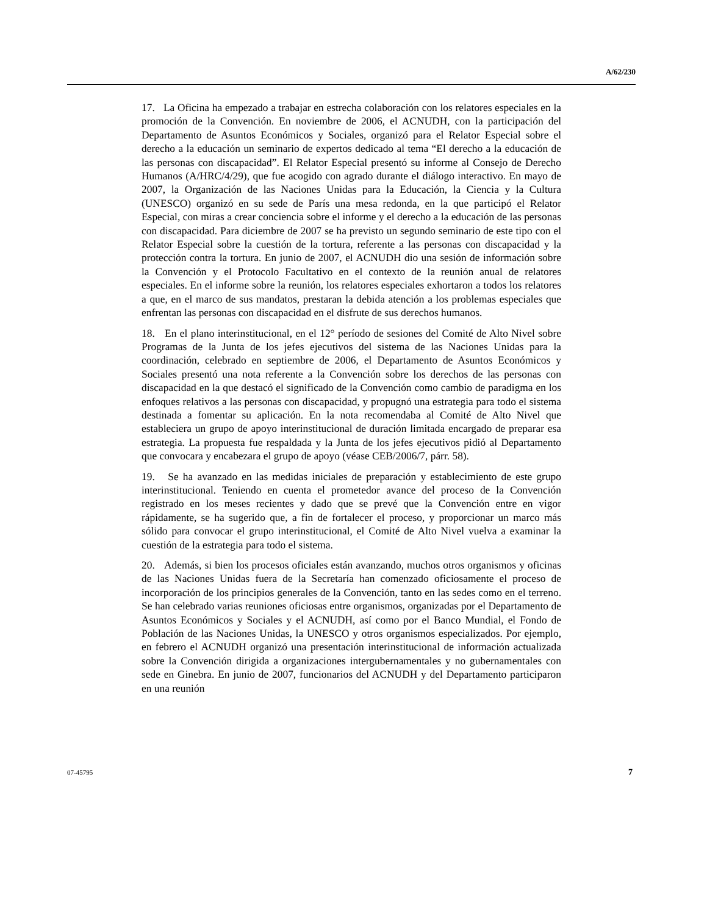A/62/230
17. La Oficina ha empezado a trabajar en estrecha colaboración con los relatores especiales en la promoción de la Convención. En noviembre de 2006, el ACNUDH, con la participación del Departamento de Asuntos Económicos y Sociales, organizó para el Relator Especial sobre el derecho a la educación un seminario de expertos dedicado al tema “El derecho a la educación de las personas con discapacidad”. El Relator Especial presentó su informe al Consejo de Derecho Humanos (A/HRC/4/29), que fue acogido con agrado durante el diálogo interactivo. En mayo de 2007, la Organización de las Naciones Unidas para la Educación, la Ciencia y la Cultura (UNESCO) organizó en su sede de París una mesa redonda, en la que participó el Relator Especial, con miras a crear conciencia sobre el informe y el derecho a la educación de las personas con discapacidad. Para diciembre de 2007 se ha previsto un segundo seminario de este tipo con el Relator Especial sobre la cuestión de la tortura, referente a las personas con discapacidad y la protección contra la tortura. En junio de 2007, el ACNUDH dio una sesión de información sobre la Convención y el Protocolo Facultativo en el contexto de la reunión anual de relatores especiales. En el informe sobre la reunión, los relatores especiales exhortaron a todos los relatores a que, en el marco de sus mandatos, prestaran la debida atención a los problemas especiales que enfrentan las personas con discapacidad en el disfrute de sus derechos humanos.
18. En el plano interinstitucional, en el 12° período de sesiones del Comité de Alto Nivel sobre Programas de la Junta de los jefes ejecutivos del sistema de las Naciones Unidas para la coordinación, celebrado en septiembre de 2006, el Departamento de Asuntos Económicos y Sociales presentó una nota referente a la Convención sobre los derechos de las personas con discapacidad en la que destacó el significado de la Convención como cambio de paradigma en los enfoques relativos a las personas con discapacidad, y propugnó una estrategia para todo el sistema destinada a fomentar su aplicación. En la nota recomendaba al Comité de Alto Nivel que estableciera un grupo de apoyo interinstitucional de duración limitada encargado de preparar esa estrategia. La propuesta fue respaldada y la Junta de los jefes ejecutivos pidió al Departamento que convocara y encabezara el grupo de apoyo (véase CEB/2006/7, párr. 58).
19. Se ha avanzado en las medidas iniciales de preparación y establecimiento de este grupo interinstitucional. Teniendo en cuenta el prometedor avance del proceso de la Convención registrado en los meses recientes y dado que se prevé que la Convención entre en vigor rápidamente, se ha sugerido que, a fin de fortalecer el proceso, y proporcionar un marco más sólido para convocar el grupo interinstitucional, el Comité de Alto Nivel vuelva a examinar la cuestión de la estrategia para todo el sistema.
20. Además, si bien los procesos oficiales están avanzando, muchos otros organismos y oficinas de las Naciones Unidas fuera de la Secretaría han comenzado oficiosamente el proceso de incorporación de los principios generales de la Convención, tanto en las sedes como en el terreno. Se han celebrado varias reuniones oficiosas entre organismos, organizadas por el Departamento de Asuntos Económicos y Sociales y el ACNUDH, así como por el Banco Mundial, el Fondo de Población de las Naciones Unidas, la UNESCO y otros organismos especializados. Por ejemplo, en febrero el ACNUDH organizó una presentación interinstitucional de información actualizada sobre la Convención dirigida a organizaciones intergubernamentales y no gubernamentales con sede en Ginebra. En junio de 2007, funcionarios del ACNUDH y del Departamento participaron en una reunión
07-45795 7